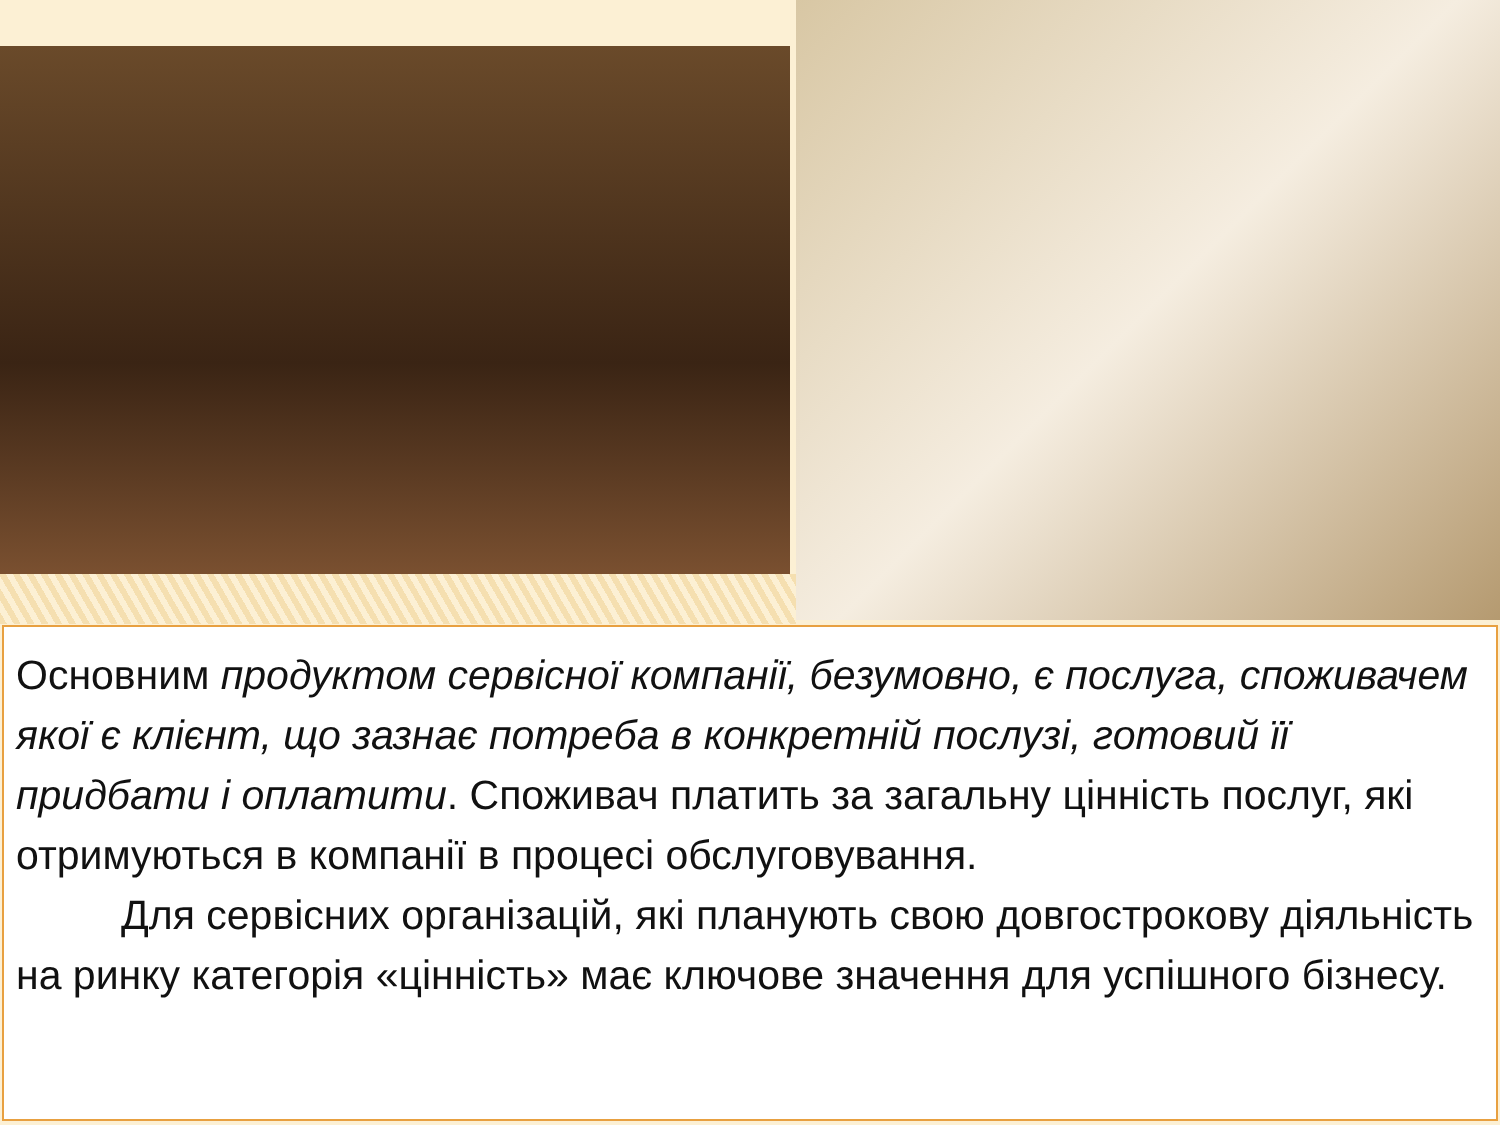Основним продуктом сервісної компанії, безумовно, є послуга, споживачем якої є клієнт, що зазнає потреба в конкретній послузі, готовий її придбати і оплатити. Споживач платить за загальну цінність послуг, які отримуються в компанії в процесі обслуговування.
Для сервісних організацій, які планують свою довгострокову діяльність на ринку категорія «цінність» має ключове значення для успішного бізнесу.